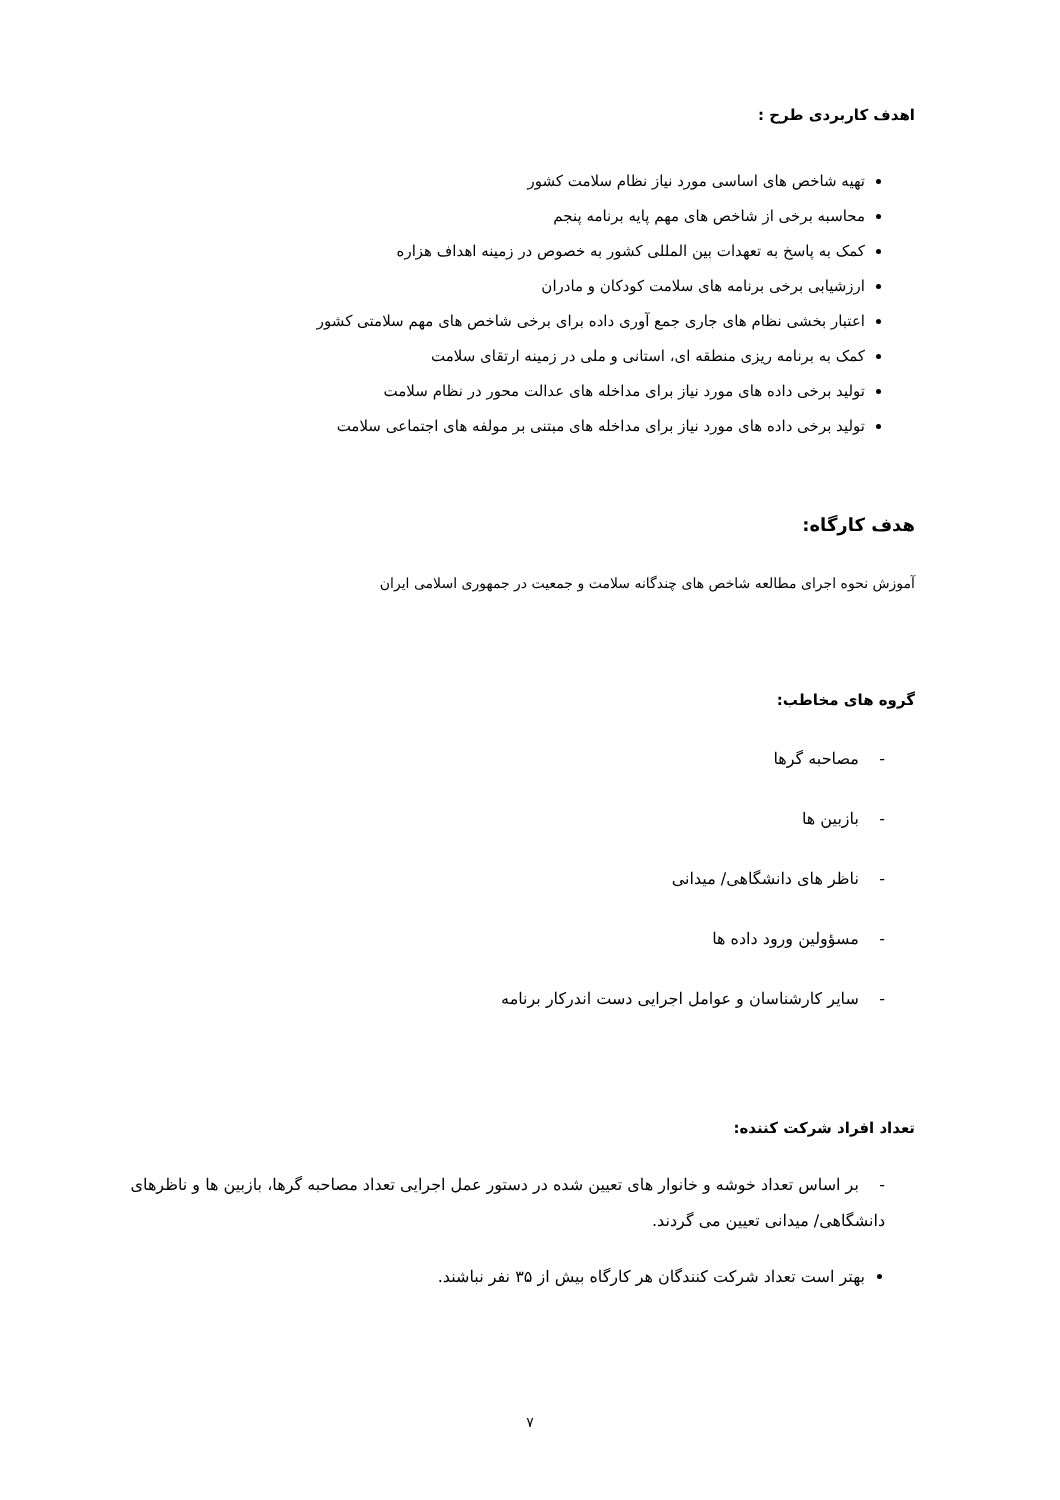اهدف کاربردی طرح :
تهیه شاخص های اساسی مورد نیاز نظام سلامت کشور
محاسبه برخی از شاخص های مهم پایه برنامه پنجم
کمک به پاسخ به تعهدات بین المللی کشور به خصوص در زمینه اهداف هزاره
ارزشیابی برخی برنامه های سلامت کودکان و مادران
اعتبار بخشی نظام های جاری جمع آوری داده برای برخی شاخص های مهم سلامتی کشور
کمک به برنامه ریزی منطقه ای، استانی و ملی در زمینه ارتقای سلامت
تولید برخی داده های مورد نیاز برای مداخله های عدالت محور در نظام سلامت
تولید برخی داده های مورد نیاز برای مداخله های مبتنی بر مولفه های اجتماعی سلامت
هدف کارگاه:
آموزش نحوه اجرای مطالعه شاخص های چندگانه سلامت و جمعیت در جمهوری اسلامی ایران
گروه های مخاطب:
- مصاحبه گرها
- بازبین ها
- ناظر های دانشگاهی/ میدانی
- مسؤولین ورود داده ها
- سایر کارشناسان و عوامل اجرایی دست اندرکار برنامه
تعداد افراد شرکت کننده:
- بر اساس تعداد خوشه و خانوار های تعیین شده در دستور عمل اجرایی تعداد مصاحبه گرها، بازبین ها و ناظرهای دانشگاهی/ میدانی تعیین می گردند.
بهتر است تعداد شرکت کنندگان هر کارگاه بیش از ۳۵ نفر نباشند.
۷